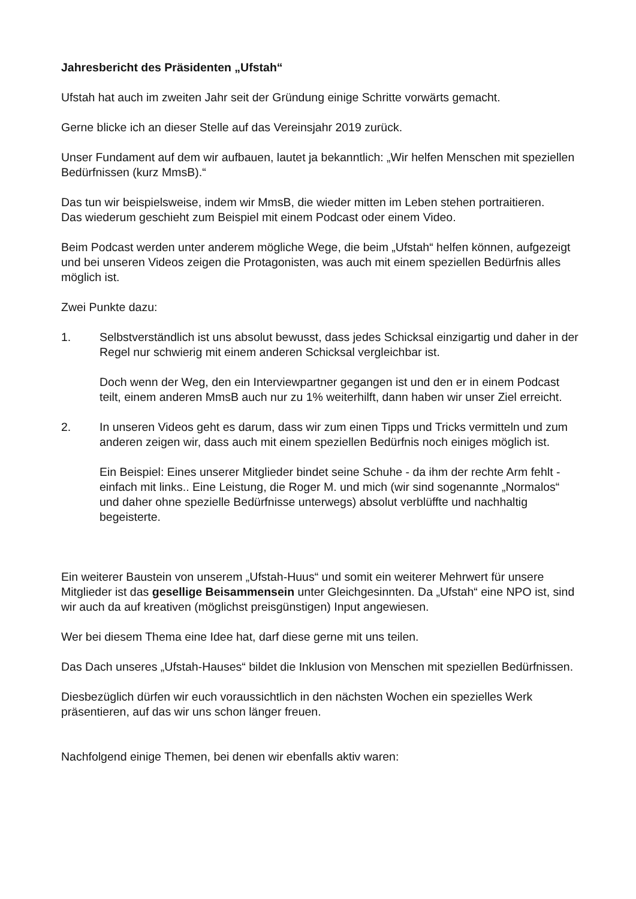Jahresbericht des Präsidenten „Ufstah“
Ufstah hat auch im zweiten Jahr seit der Gründung einige Schritte vorwärts gemacht.
Gerne blicke ich an dieser Stelle auf das Vereinsjahr 2019 zurück.
Unser Fundament auf dem wir aufbauen, lautet ja bekanntlich: „Wir helfen Menschen mit speziellen Bedürfnissen (kurz MmsB).“
Das tun wir beispielsweise, indem wir MmsB, die wieder mitten im Leben stehen portraitieren.
Das wiederum geschieht zum Beispiel mit einem Podcast oder einem Video.
Beim Podcast werden unter anderem mögliche Wege, die beim „Ufstah“ helfen können, aufgezeigt und bei unseren Videos zeigen die Protagonisten, was auch mit einem speziellen Bedürfnis alles möglich ist.
Zwei Punkte dazu:
1. Selbstverständlich ist uns absolut bewusst, dass jedes Schicksal einzigartig und daher in der Regel nur schwierig mit einem anderen Schicksal vergleichbar ist.
Doch wenn der Weg, den ein Interviewpartner gegangen ist und den er in einem Podcast teilt, einem anderen MmsB auch nur zu 1% weiterhilft, dann haben wir unser Ziel erreicht.
2. In unseren Videos geht es darum, dass wir zum einen Tipps und Tricks vermitteln und zum anderen zeigen wir, dass auch mit einem speziellen Bedürfnis noch einiges möglich ist.
Ein Beispiel: Eines unserer Mitglieder bindet seine Schuhe - da ihm der rechte Arm fehlt - einfach mit links.. Eine Leistung, die Roger M. und mich (wir sind sogenannte „Normalos“ und daher ohne spezielle Bedürfnisse unterwegs) absolut verblüffte und nachhaltig begeisterte.
Ein weiterer Baustein von unserem „Ufstah-Huus“ und somit ein weiterer Mehrwert für unsere Mitglieder ist das gesellige Beisammensein unter Gleichgesinnten. Da „Ufstah“ eine NPO ist, sind wir auch da auf kreativen (möglichst preisgünstigen) Input angewiesen.
Wer bei diesem Thema eine Idee hat, darf diese gerne mit uns teilen.
Das Dach unseres „Ufstah-Hauses“ bildet die Inklusion von Menschen mit speziellen Bedürfnissen.
Diesbezüglich dürfen wir euch voraussichtlich in den nächsten Wochen ein spezielles Werk präsentieren, auf das wir uns schon länger freuen.
Nachfolgend einige Themen, bei denen wir ebenfalls aktiv waren: